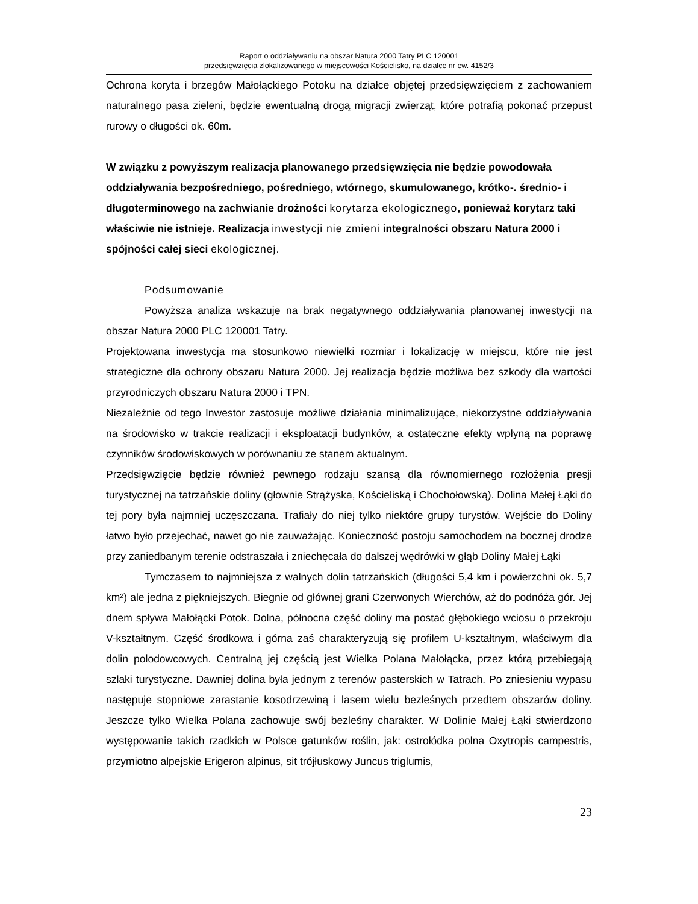Raport o oddziaływaniu na obszar Natura 2000 Tatry PLC 120001
przedsięwzięcia zlokalizowanego w miejscowości Kościelisko, na działce nr ew. 4152/3
Ochrona koryta i brzegów Małołąckiego Potoku na działce objętej przedsięwzięciem z zachowaniem naturalnego pasa zieleni, będzie ewentualną drogą migracji zwierząt, które potrafią pokonać przepust rurowy o długości ok. 60m.
W związku z powyższym realizacja planowanego przedsięwzięcia nie będzie powodowała oddziaływania bezpośredniego, pośredniego, wtórnego, skumulowanego, krótko-. średnio- i długoterminowego na zachwianie drożności korytarza ekologicznego, ponieważ korytarz taki właściwie nie istnieje. Realizacja inwestycji nie zmieni integralności obszaru Natura 2000 i spójności całej sieci ekologicznej.
Podsumowanie
Powyższa analiza wskazuje na brak negatywnego oddziaływania planowanej inwestycji na obszar Natura 2000 PLC 120001 Tatry.
Projektowana inwestycja ma stosunkowo niewielki rozmiar i lokalizację w miejscu, które nie jest strategiczne dla ochrony obszaru Natura 2000. Jej realizacja będzie możliwa bez szkody dla wartości przyrodniczych obszaru Natura 2000 i TPN.
Niezależnie od tego Inwestor zastosuje możliwe działania minimalizujące, niekorzystne oddziaływania na środowisko w trakcie realizacji i eksploatacji budynków, a ostateczne efekty wpłyną na poprawę czynników środowiskowych w porównaniu ze stanem aktualnym.
Przedsięwzięcie będzie również pewnego rodzaju szansą dla równomiernego rozłożenia presji turystycznej na tatrzańskie doliny (głownie Strążyska, Kościeliską i Chochołowską). Dolina Małej Łąki do tej pory była najmniej uczęszczana. Trafiały do niej tylko niektóre grupy turystów. Wejście do Doliny łatwo było przejechać, nawet go nie zauważając. Konieczność postoju samochodem na bocznej drodze przy zaniedbanym terenie odstraszała i zniechęcała do dalszej wędrówki w głąb Doliny Małej Łąki
Tymczasem to najmniejsza z walnych dolin tatrzańskich (długości 5,4 km i powierzchni ok. 5,7 km²) ale jedna z piękniejszych. Biegnie od głównej grani Czerwonych Wierchów, aż do podnóża gór. Jej dnem spływa Małołącki Potok. Dolna, północna część doliny ma postać głębokiego wciosu o przekroju V-kształtnym. Część środkowa i górna zaś charakteryzują się profilem U-kształtnym, właściwym dla dolin polodowcowych. Centralną jej częścią jest Wielka Polana Małołącka, przez którą przebiegają szlaki turystyczne. Dawniej dolina była jednym z terenów pasterskich w Tatrach. Po zniesieniu wypasu następuje stopniowe zarastanie kosodrzewiną i lasem wielu bezleśnych przedtem obszarów doliny. Jeszcze tylko Wielka Polana zachowuje swój bezleśny charakter. W Dolinie Małej Łąki stwierdzono występowanie takich rzadkich w Polsce gatunków roślin, jak: ostrołódka polna Oxytropis campestris, przymiotno alpejskie Erigeron alpinus, sit trójłuskowy Juncus triglumis,
23